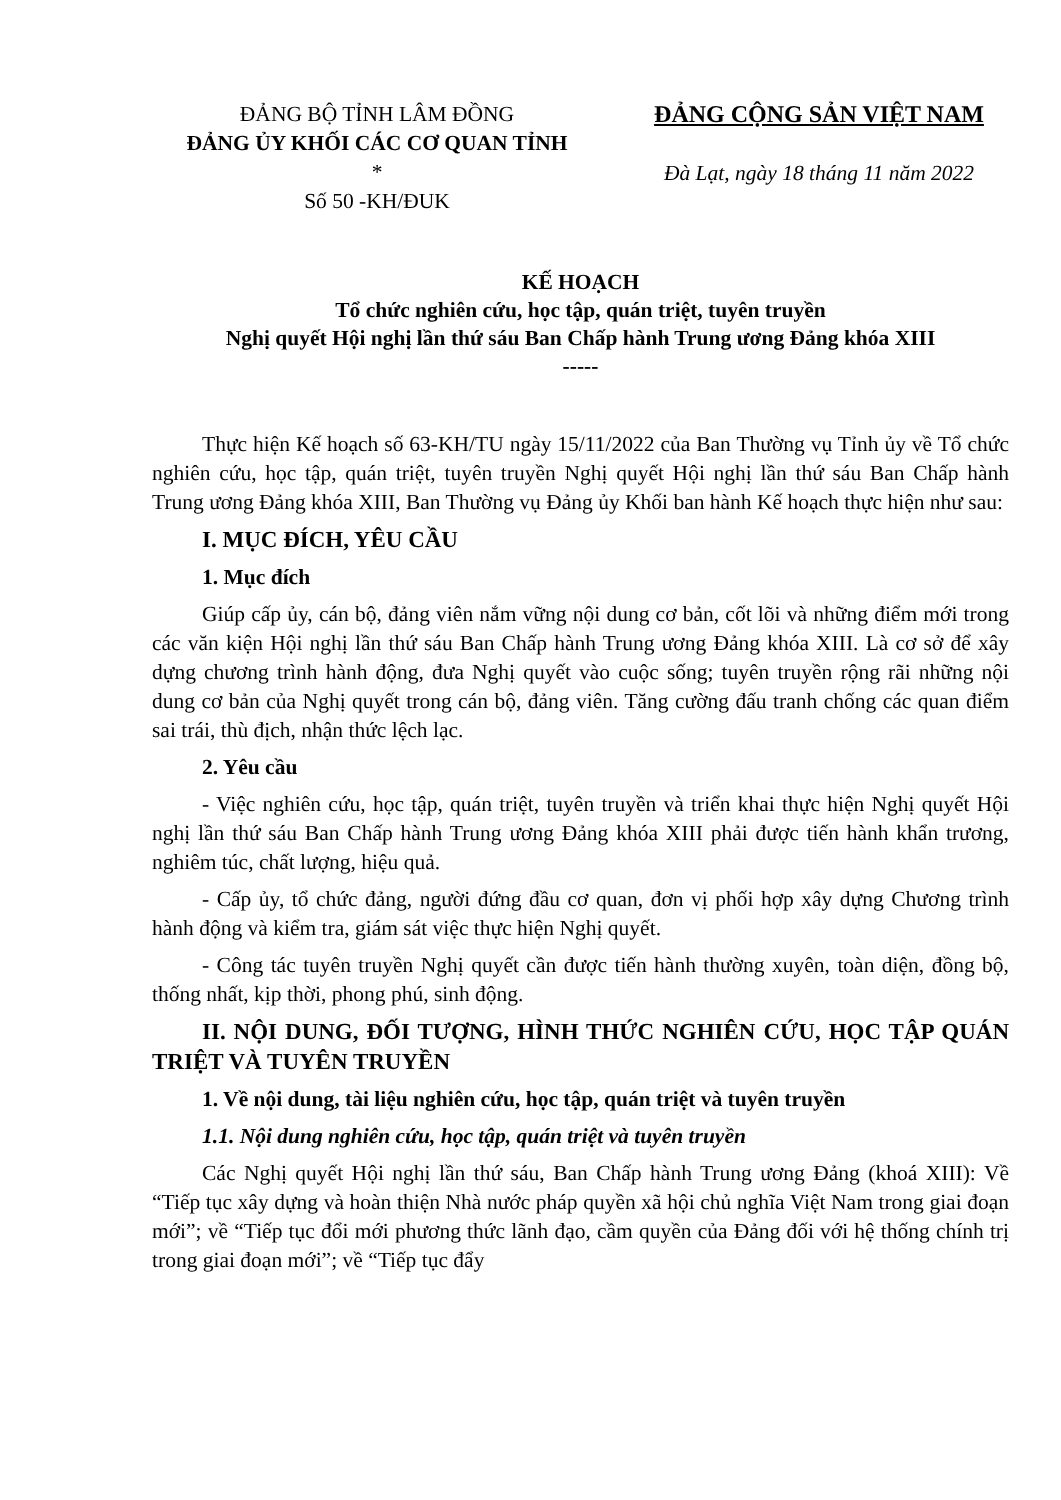ĐẢNG BỘ TỈNH LÂM ĐỒNG
ĐẢNG ỦY KHỐI CÁC CƠ QUAN TỈNH
*
Số 50 -KH/ĐUK
ĐẢNG CỘNG SẢN VIỆT NAM
Đà Lạt, ngày 18 tháng 11 năm 2022
KẾ HOẠCH
Tổ chức nghiên cứu, học tập, quán triệt, tuyên truyền
Nghị quyết Hội nghị lần thứ sáu Ban Chấp hành Trung ương Đảng khóa XIII
-----
Thực hiện Kế hoạch số 63-KH/TU ngày 15/11/2022 của Ban Thường vụ Tỉnh ủy về Tổ chức nghiên cứu, học tập, quán triệt, tuyên truyền Nghị quyết Hội nghị lần thứ sáu Ban Chấp hành Trung ương Đảng khóa XIII, Ban Thường vụ Đảng ủy Khối ban hành Kế hoạch thực hiện như sau:
I. MỤC ĐÍCH, YÊU CẦU
1. Mục đích
Giúp cấp ủy, cán bộ, đảng viên nắm vững nội dung cơ bản, cốt lõi và những điểm mới trong các văn kiện Hội nghị lần thứ sáu Ban Chấp hành Trung ương Đảng khóa XIII. Là cơ sở để xây dựng chương trình hành động, đưa Nghị quyết vào cuộc sống; tuyên truyền rộng rãi những nội dung cơ bản của Nghị quyết trong cán bộ, đảng viên. Tăng cường đấu tranh chống các quan điểm sai trái, thù địch, nhận thức lệch lạc.
2. Yêu cầu
- Việc nghiên cứu, học tập, quán triệt, tuyên truyền và triển khai thực hiện Nghị quyết Hội nghị lần thứ sáu Ban Chấp hành Trung ương Đảng khóa XIII phải được tiến hành khẩn trương, nghiêm túc, chất lượng, hiệu quả.
- Cấp ủy, tổ chức đảng, người đứng đầu cơ quan, đơn vị phối hợp xây dựng Chương trình hành động và kiểm tra, giám sát việc thực hiện Nghị quyết.
- Công tác tuyên truyền Nghị quyết cần được tiến hành thường xuyên, toàn diện, đồng bộ, thống nhất, kịp thời, phong phú, sinh động.
II. NỘI DUNG, ĐỐI TƯỢNG, HÌNH THỨC NGHIÊN CỨU, HỌC TẬP QUÁN TRIỆT VÀ TUYÊN TRUYỀN
1. Về nội dung, tài liệu nghiên cứu, học tập, quán triệt và tuyên truyền
1.1. Nội dung nghiên cứu, học tập, quán triệt và tuyên truyền
Các Nghị quyết Hội nghị lần thứ sáu, Ban Chấp hành Trung ương Đảng (khoá XIII): Về “Tiếp tục xây dựng và hoàn thiện Nhà nước pháp quyền xã hội chủ nghĩa Việt Nam trong giai đoạn mới”; về “Tiếp tục đổi mới phương thức lãnh đạo, cầm quyền của Đảng đối với hệ thống chính trị trong giai đoạn mới”; về “Tiếp tục đẩy